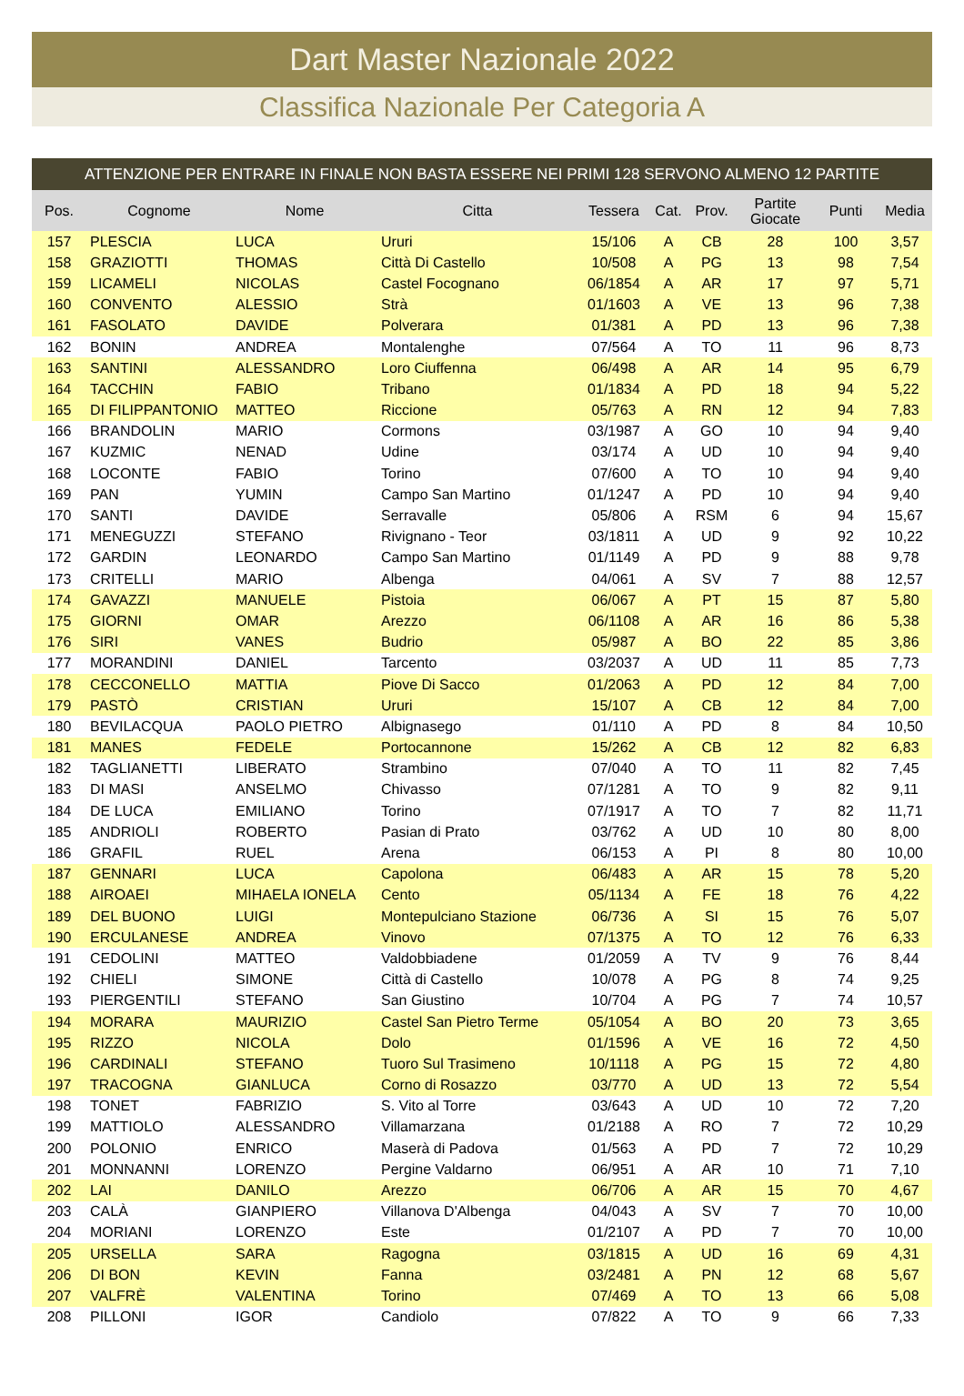Dart Master Nazionale 2022
Classifica Nazionale Per Categoria A
ATTENZIONE PER ENTRARE IN FINALE NON BASTA ESSERE NEI PRIMI 128 SERVONO ALMENO 12 PARTITE
| Pos. | Cognome | Nome | Citta | Tessera | Cat. | Prov. | Partite Giocate | Punti | Media |
| --- | --- | --- | --- | --- | --- | --- | --- | --- | --- |
| 157 | PLESCIA | LUCA | Ururi | 15/106 | A | CB | 28 | 100 | 3,57 |
| 158 | GRAZIOTTI | THOMAS | Città Di Castello | 10/508 | A | PG | 13 | 98 | 7,54 |
| 159 | LICAMELI | NICOLAS | Castel Focognano | 06/1854 | A | AR | 17 | 97 | 5,71 |
| 160 | CONVENTO | ALESSIO | Strà | 01/1603 | A | VE | 13 | 96 | 7,38 |
| 161 | FASOLATO | DAVIDE | Polverara | 01/381 | A | PD | 13 | 96 | 7,38 |
| 162 | BONIN | ANDREA | Montalenghe | 07/564 | A | TO | 11 | 96 | 8,73 |
| 163 | SANTINI | ALESSANDRO | Loro Ciuffenna | 06/498 | A | AR | 14 | 95 | 6,79 |
| 164 | TACCHIN | FABIO | Tribano | 01/1834 | A | PD | 18 | 94 | 5,22 |
| 165 | DI FILIPPANTONIO | MATTEO | Riccione | 05/763 | A | RN | 12 | 94 | 7,83 |
| 166 | BRANDOLIN | MARIO | Cormons | 03/1987 | A | GO | 10 | 94 | 9,40 |
| 167 | KUZMIC | NENAD | Udine | 03/174 | A | UD | 10 | 94 | 9,40 |
| 168 | LOCONTE | FABIO | Torino | 07/600 | A | TO | 10 | 94 | 9,40 |
| 169 | PAN | YUMIN | Campo San Martino | 01/1247 | A | PD | 10 | 94 | 9,40 |
| 170 | SANTI | DAVIDE | Serravalle | 05/806 | A | RSM | 6 | 94 | 15,67 |
| 171 | MENEGUZZI | STEFANO | Rivignano - Teor | 03/1811 | A | UD | 9 | 92 | 10,22 |
| 172 | GARDIN | LEONARDO | Campo San Martino | 01/1149 | A | PD | 9 | 88 | 9,78 |
| 173 | CRITELLI | MARIO | Albenga | 04/061 | A | SV | 7 | 88 | 12,57 |
| 174 | GAVAZZI | MANUELE | Pistoia | 06/067 | A | PT | 15 | 87 | 5,80 |
| 175 | GIORNI | OMAR | Arezzo | 06/1108 | A | AR | 16 | 86 | 5,38 |
| 176 | SIRI | VANES | Budrio | 05/987 | A | BO | 22 | 85 | 3,86 |
| 177 | MORANDINI | DANIEL | Tarcento | 03/2037 | A | UD | 11 | 85 | 7,73 |
| 178 | CECCONELLO | MATTIA | Piove Di Sacco | 01/2063 | A | PD | 12 | 84 | 7,00 |
| 179 | PASTÒ | CRISTIAN | Ururi | 15/107 | A | CB | 12 | 84 | 7,00 |
| 180 | BEVILACQUA | PAOLO PIETRO | Albignasego | 01/110 | A | PD | 8 | 84 | 10,50 |
| 181 | MANES | FEDELE | Portocannone | 15/262 | A | CB | 12 | 82 | 6,83 |
| 182 | TAGLIANETTI | LIBERATO | Strambino | 07/040 | A | TO | 11 | 82 | 7,45 |
| 183 | DI MASI | ANSELMO | Chivasso | 07/1281 | A | TO | 9 | 82 | 9,11 |
| 184 | DE LUCA | EMILIANO | Torino | 07/1917 | A | TO | 7 | 82 | 11,71 |
| 185 | ANDRIOLI | ROBERTO | Pasian di Prato | 03/762 | A | UD | 10 | 80 | 8,00 |
| 186 | GRAFIL | RUEL | Arena | 06/153 | A | PI | 8 | 80 | 10,00 |
| 187 | GENNARI | LUCA | Capolona | 06/483 | A | AR | 15 | 78 | 5,20 |
| 188 | AIROAEI | MIHAELA IONELA | Cento | 05/1134 | A | FE | 18 | 76 | 4,22 |
| 189 | DEL BUONO | LUIGI | Montepulciano Stazione | 06/736 | A | SI | 15 | 76 | 5,07 |
| 190 | ERCULANESE | ANDREA | Vinovo | 07/1375 | A | TO | 12 | 76 | 6,33 |
| 191 | CEDOLINI | MATTEO | Valdobbiadene | 01/2059 | A | TV | 9 | 76 | 8,44 |
| 192 | CHIELI | SIMONE | Città di Castello | 10/078 | A | PG | 8 | 74 | 9,25 |
| 193 | PIERGENTILI | STEFANO | San Giustino | 10/704 | A | PG | 7 | 74 | 10,57 |
| 194 | MORARA | MAURIZIO | Castel San Pietro Terme | 05/1054 | A | BO | 20 | 73 | 3,65 |
| 195 | RIZZO | NICOLA | Dolo | 01/1596 | A | VE | 16 | 72 | 4,50 |
| 196 | CARDINALI | STEFANO | Tuoro Sul Trasimeno | 10/1118 | A | PG | 15 | 72 | 4,80 |
| 197 | TRACOGNA | GIANLUCA | Corno di Rosazzo | 03/770 | A | UD | 13 | 72 | 5,54 |
| 198 | TONET | FABRIZIO | S. Vito al Torre | 03/643 | A | UD | 10 | 72 | 7,20 |
| 199 | MATTIOLO | ALESSANDRO | Villamarzana | 01/2188 | A | RO | 7 | 72 | 10,29 |
| 200 | POLONIO | ENRICO | Maserà di Padova | 01/563 | A | PD | 7 | 72 | 10,29 |
| 201 | MONNANNI | LORENZO | Pergine Valdarno | 06/951 | A | AR | 10 | 71 | 7,10 |
| 202 | LAI | DANILO | Arezzo | 06/706 | A | AR | 15 | 70 | 4,67 |
| 203 | CALÀ | GIANPIERO | Villanova D'Albenga | 04/043 | A | SV | 7 | 70 | 10,00 |
| 204 | MORIANI | LORENZO | Este | 01/2107 | A | PD | 7 | 70 | 10,00 |
| 205 | URSELLA | SARA | Ragogna | 03/1815 | A | UD | 16 | 69 | 4,31 |
| 206 | DI BON | KEVIN | Fanna | 03/2481 | A | PN | 12 | 68 | 5,67 |
| 207 | VALFRÈ | VALENTINA | Torino | 07/469 | A | TO | 13 | 66 | 5,08 |
| 208 | PILLONI | IGOR | Candiolo | 07/822 | A | TO | 9 | 66 | 7,33 |